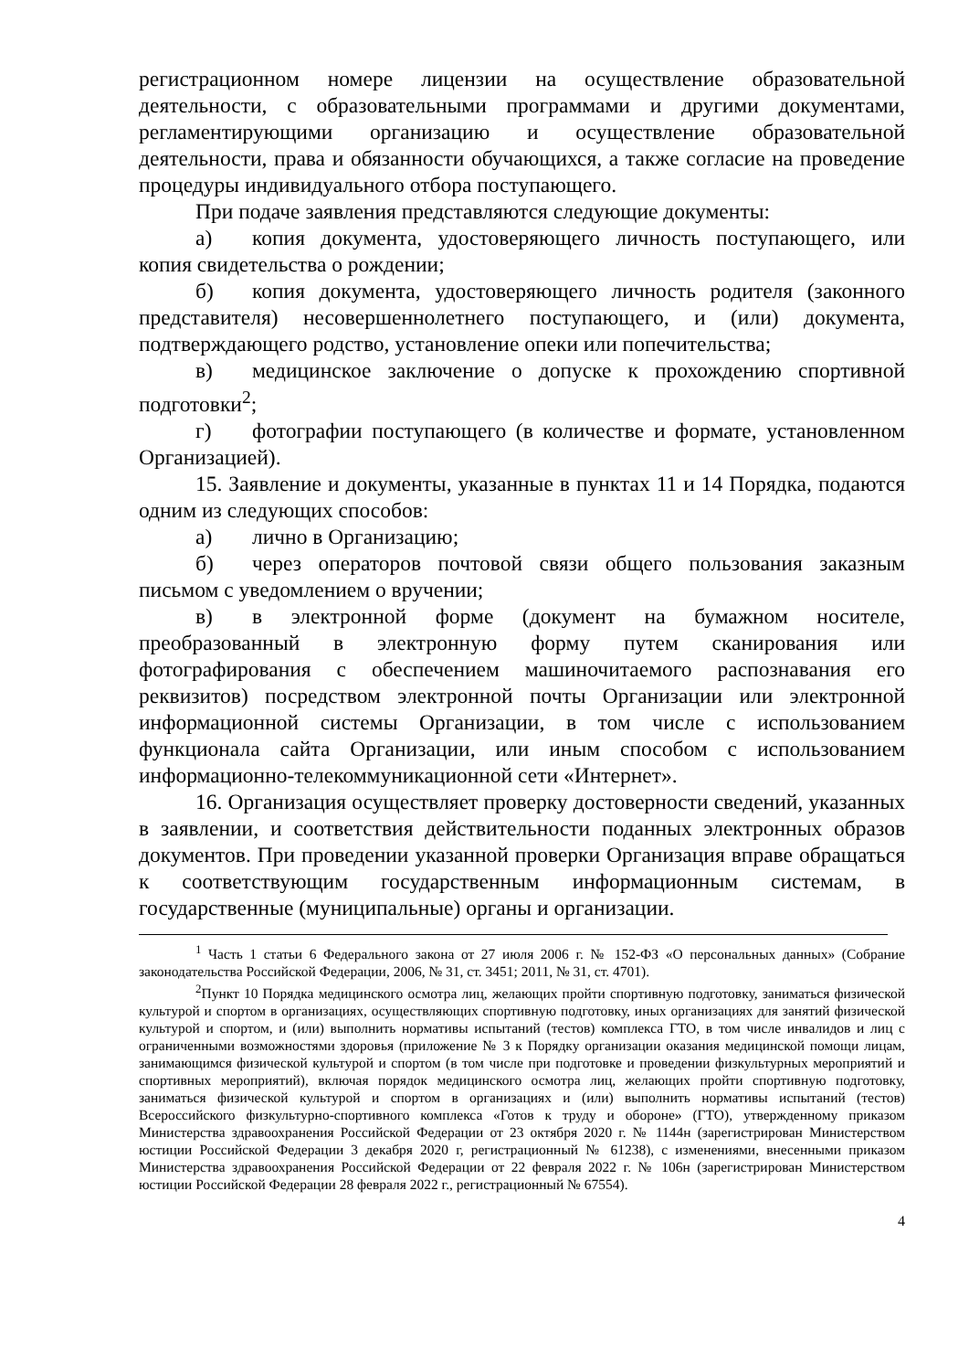регистрационном номере лицензии на осуществление образовательной деятельности, с образовательными программами и другими документами, регламентирующими организацию и осуществление образовательной деятельности, права и обязанности обучающихся, а также согласие на проведение процедуры индивидуального отбора поступающего.
При подаче заявления представляются следующие документы:
а) копия документа, удостоверяющего личность поступающего, или копия свидетельства о рождении;
б) копия документа, удостоверяющего личность родителя (законного представителя) несовершеннолетнего поступающего, и (или) документа, подтверждающего родство, установление опеки или попечительства;
в) медицинское заключение о допуске к прохождению спортивной подготовки<sup>2</sup>;
г) фотографии поступающего (в количестве и формате, установленном Организацией).
15. Заявление и документы, указанные в пунктах 11 и 14 Порядка, подаются одним из следующих способов:
а) лично в Организацию;
б) через операторов почтовой связи общего пользования заказным письмом с уведомлением о вручении;
в) в электронной форме (документ на бумажном носителе, преобразованный в электронную форму путем сканирования или фотографирования с обеспечением машиночитаемого распознавания его реквизитов) посредством электронной почты Организации или электронной информационной системы Организации, в том числе с использованием функционала сайта Организации, или иным способом с использованием информационно-телекоммуникационной сети «Интернет».
16. Организация осуществляет проверку достоверности сведений, указанных в заявлении, и соответствия действительности поданных электронных образов документов. При проведении указанной проверки Организация вправе обращаться к соответствующим государственным информационным системам, в государственные (муниципальные) органы и организации.
<sup>1</sup> Часть 1 статьи 6 Федерального закона от 27 июля 2006 г. № 152-ФЗ «О персональных данных» (Собрание законодательства Российской Федерации, 2006, № 31, ст. 3451; 2011, № 31, ст. 4701).
<sup>2</sup> Пункт 10 Порядка медицинского осмотра лиц, желающих пройти спортивную подготовку, заниматься физической культурой и спортом в организациях, осуществляющих спортивную подготовку, иных организациях для занятий физической культурой и спортом, и (или) выполнить нормативы испытаний (тестов) комплекса ГТО, в том числе инвалидов и лиц с ограниченными возможностями здоровья (приложение № 3 к Порядку организации оказания медицинской помощи лицам, занимающимся физической культурой и спортом (в том числе при подготовке и проведении физкультурных мероприятий и спортивных мероприятий), включая порядок медицинского осмотра лиц, желающих пройти спортивную подготовку, заниматься физической культурой и спортом в организациях и (или) выполнить нормативы испытаний (тестов) Всероссийского физкультурно-спортивного комплекса «Готов к труду и обороне» (ГТО), утвержденному приказом Министерства здравоохранения Российской Федерации от 23 октября 2020 г. № 1144н (зарегистрирован Министерством юстиции Российской Федерации 3 декабря 2020 г, регистрационный № 61238), с изменениями, внесенными приказом Министерства здравоохранения Российской Федерации от 22 февраля 2022 г. № 106н (зарегистрирован Министерством юстиции Российской Федерации 28 февраля 2022 г., регистрационный № 67554).
4